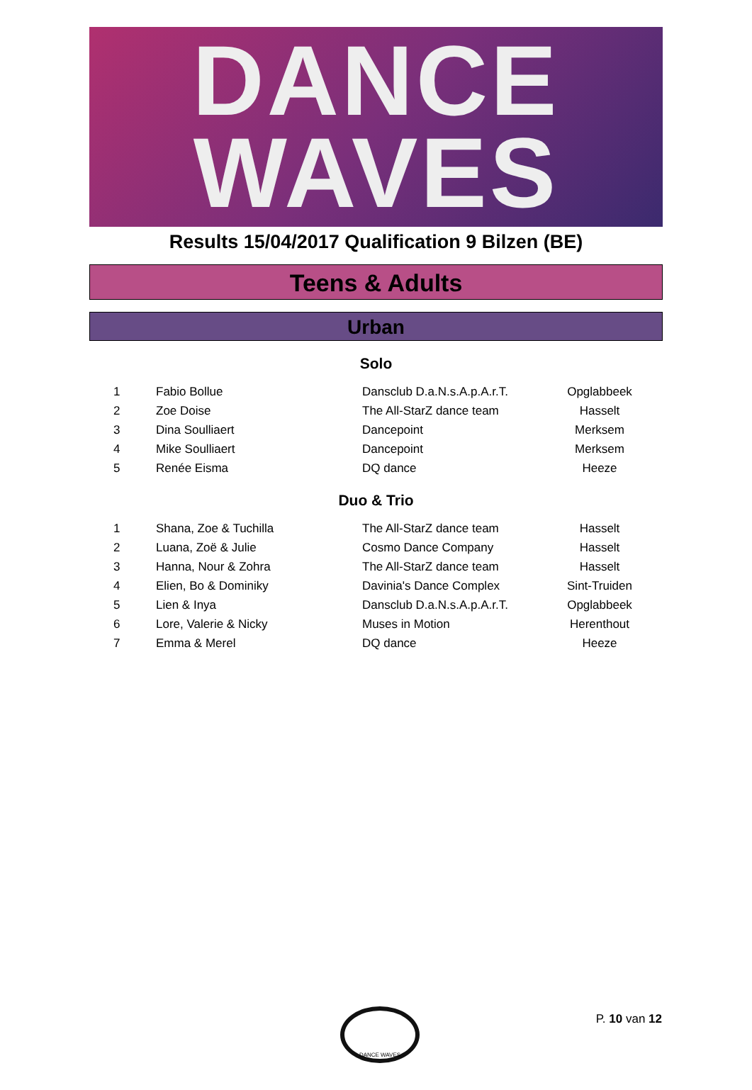DANCE
WAVES
Results 15/04/2017 Qualification 9 Bilzen (BE)
Teens & Adults
Urban
Solo
| 1 | Fabio Bollue | Dansclub D.a.N.s.A.p.A.r.T. | Opglabbeek |
| 2 | Zoe Doise | The All-StarZ dance team | Hasselt |
| 3 | Dina Soulliaert | Dancepoint | Merksem |
| 4 | Mike Soulliaert | Dancepoint | Merksem |
| 5 | Renée Eisma | DQ dance | Heeze |
Duo & Trio
| 1 | Shana, Zoe & Tuchilla | The All-StarZ dance team | Hasselt |
| 2 | Luana, Zoë & Julie | Cosmo Dance Company | Hasselt |
| 3 | Hanna, Nour & Zohra | The All-StarZ dance team | Hasselt |
| 4 | Elien, Bo & Dominiky | Davinia's Dance Complex | Sint-Truiden |
| 5 | Lien & Inya | Dansclub D.a.N.s.A.p.A.r.T. | Opglabbeek |
| 6 | Lore, Valerie & Nicky | Muses in Motion | Herenthout |
| 7 | Emma & Merel | DQ dance | Heeze |
DANCE WAVES
P. 10 van 12